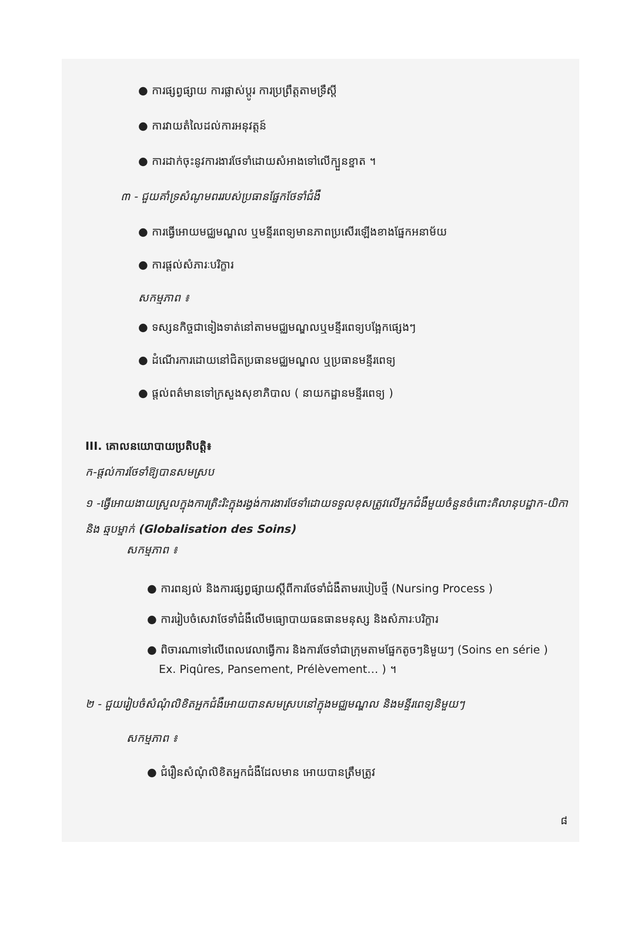● ការផ្សព្វផ្សាយ ការផ្លាស់ប្តូរ ការប្រព្រឹត្តតាមទ្រឹស្តី
● ការវាយតំលៃដល់ការអនុវត្តន៍
● ការដាក់ចុះនូវការងារថែទាំដោយសំអាងទៅលើក្បួនខ្នាត ។
៣ - ជួយគាំទ្រសំណូមពររបស់ប្រធានផ្នែកថែទាំជំងឺ
● ការធ្វើអោយមជ្ឈមណ្ឌល ឬមន្ទីរពេទ្យមានភាពប្រសើរឡើងខាងផ្នែកអនាម័យ
● ការផ្តល់សំភារៈបរិក្ខារ
សកម្មភាព ៖
● ទស្សនកិច្ចជាទៀងទាត់នៅតាមមជ្ឈមណ្ឌលឬមន្ទីរពេទ្យបង្អែកផ្សេងៗ
● ដំណើរការដោយនៅជិតប្រធានមជ្ឈមណ្ឌល ឬប្រធានមន្ទីរពេទ្យ
● ផ្តល់ពត៌មានទៅក្រសួងសុខាភិបាល ( នាយកដ្ឋានមន្ទីរពេទ្យ )
III. គោលនយោបាយប្រតិបត្តិ៖
ក-ផ្តល់ការថែទាំឱ្យបានសមស្រប
១ -ធ្វើអោយងាយស្រួលក្នុងការត្រិះរិះក្នុងរង្វង់ការងារថែទាំដោយទទួលខុសត្រូវលើអ្នកជំងឺមួយចំនួនចំពោះគិលានុបដ្ឋាក-យិកា និង ឆ្មបម្នាក់ (Globalisation des Soins)
សកម្មភាព ៖
● ការពន្យល់ និងការផ្សព្វផ្សាយស្តីពីការថែទាំជំងឺតាមរបៀបថ្មី (Nursing Process )
● ការរៀបចំសេវាថែទាំជំងឺលើមធ្យោបាយធនធានមនុស្ស និងសំភារៈបរិក្ខារ
● ពិចារណាទៅលើពេលវេលាធ្វើការ និងការថែទាំជាក្រុមតាមផ្នែកតូចៗនិមួយៗ (Soins en série )
Ex. Piqûres, Pansement, Prélèvement… ) ។
២ - ជួយរៀបចំសំណុំលិខិតអ្នកជំងឺអោយបានសមស្របនៅក្នុងមជ្ឈមណ្ឌល និងមន្ទីរពេទ្យនិមួយៗ
សកម្មភាព ៖
● ជំរឿនសំណុំលិខិតអ្នកជំងឺដែលមាន អោយបានត្រឹមត្រូវ
៨